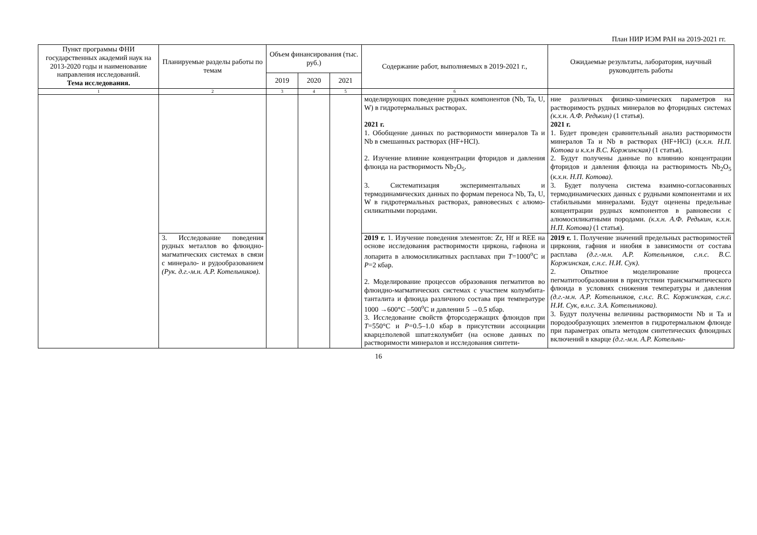План НИР ИЭМ РАН на 2019-2021 гг.
| Пункт программы ФНИ государственных академий наук на 2013-2020 годы и наименование направления исследований. Тема исследования. | Планируемые разделы работы по темам | Объем финансирования (тыс. руб.) | | | Содержание работ, выполняемых в 2019-2021 г., | Ожидаемые результаты, лаборатория, научный руководитель работы |
| --- | --- | --- | --- | --- | --- | --- |
| | | 2019 | 2020 | 2021 | | |
| 1 | 2 | 3 | 4 | 5 | 6 | 7 |
| | | | | | моделирующих поведение рудных компонентов (Nb, Ta, U, W) в гидротермальных растворах. 2021 г. 1. Обобщение данных по растворимости минералов Ta и Nb в смешанных растворах (HF+HCl). 2. Изучение влияние концентрации фторидов и давления флюида на растворимость Nb<sub>2</sub>O<sub>5</sub>. 3. Систематизация экспериментальных и термодинамических данных по формам переноса Nb, Ta, U, W в гидротермальных растворах, равновесных с алюмо-силикатными породами. | ние различных физико-химических параметров на растворимость рудных минералов во фторидных системах (к.х.н. А.Ф. Редькин) (1 статья). 2021 г. 1. Будет проведен сравнительный анализ растворимости минералов Ta и Nb в растворах (HF+HCl) ( к.х.н. Н.П. Котова и к.х.н В.С. Коржинская) (1 статья). 2. Будут получены данные по влиянию концентрации фторидов и давления флюида на растворимость Nb<sub>2</sub>O<sub>5</sub> ( к.х.н. Н.П. Котова) . 3. Будет получена система взаимно-согласованных термодинамических данных с рудными компонентами и их стабильными минералами. Будут оценены предельные концентрации рудных компонентов в равновесии с алюмосиликатными породами. (к.х.н. А.Ф. Редькин, к.х.н. Н.П. Котова) (1 статья). |
| | 3. Исследование поведения рудных металлов во флюидно-магматических системах в связи с минерало- и рудообразованием (Рук. д.г.-м.н. А.Р. Котельников). | | | | 2019 г. 1. Изучение поведения элементов: Zr, Hf и REE на основе исследования растворимости циркона, гафнона и лопарита в алюмосиликатных расплавах при T =1000<sup>o</sup>C и P =2 кбар. 2. Моделирование процессов образования пегматитов во флюидно-магматических системах с участием колумбита-танталита и флюида различного состава при температуре 1000 →600°C –500<sup>o</sup>C и давлении 5 →0.5 кбар. 3. Исследование свойств фторсодержащих флюидов при T =550°C и P =0.5–1.0 кбар в присутствии ассоциации кварц±полевой шпат±колумбит (на основе данных по растворимости минералов и исследования синтети- | 2019 г. 1. Получение значений предельных растворимостей циркония, гафния и ниобия в зависимости от состава расплава (д.г.-м.н. А.Р. Котельников, с.н.с. В.С. Коржинская, с.н.с. Н.И. Сук). 2. Опытное моделирование процесса пегматитообразования в присутствии трансмагматического флюида в условиях снижения температуры и давления (д.г.-м.н. А.Р. Котельников, с.н.с. В.С. Коржинская, с.н.с. Н.И. Сук, в.н.с. З.А. Котельникова). 3. Будут получены величины растворимости Nb и Ta и породообразующих элементов в гидротермальном флюиде при параметрах опыта методом синтетических флюидных включений в кварце (д.г.-м.н. А.Р. Котельни- |
16